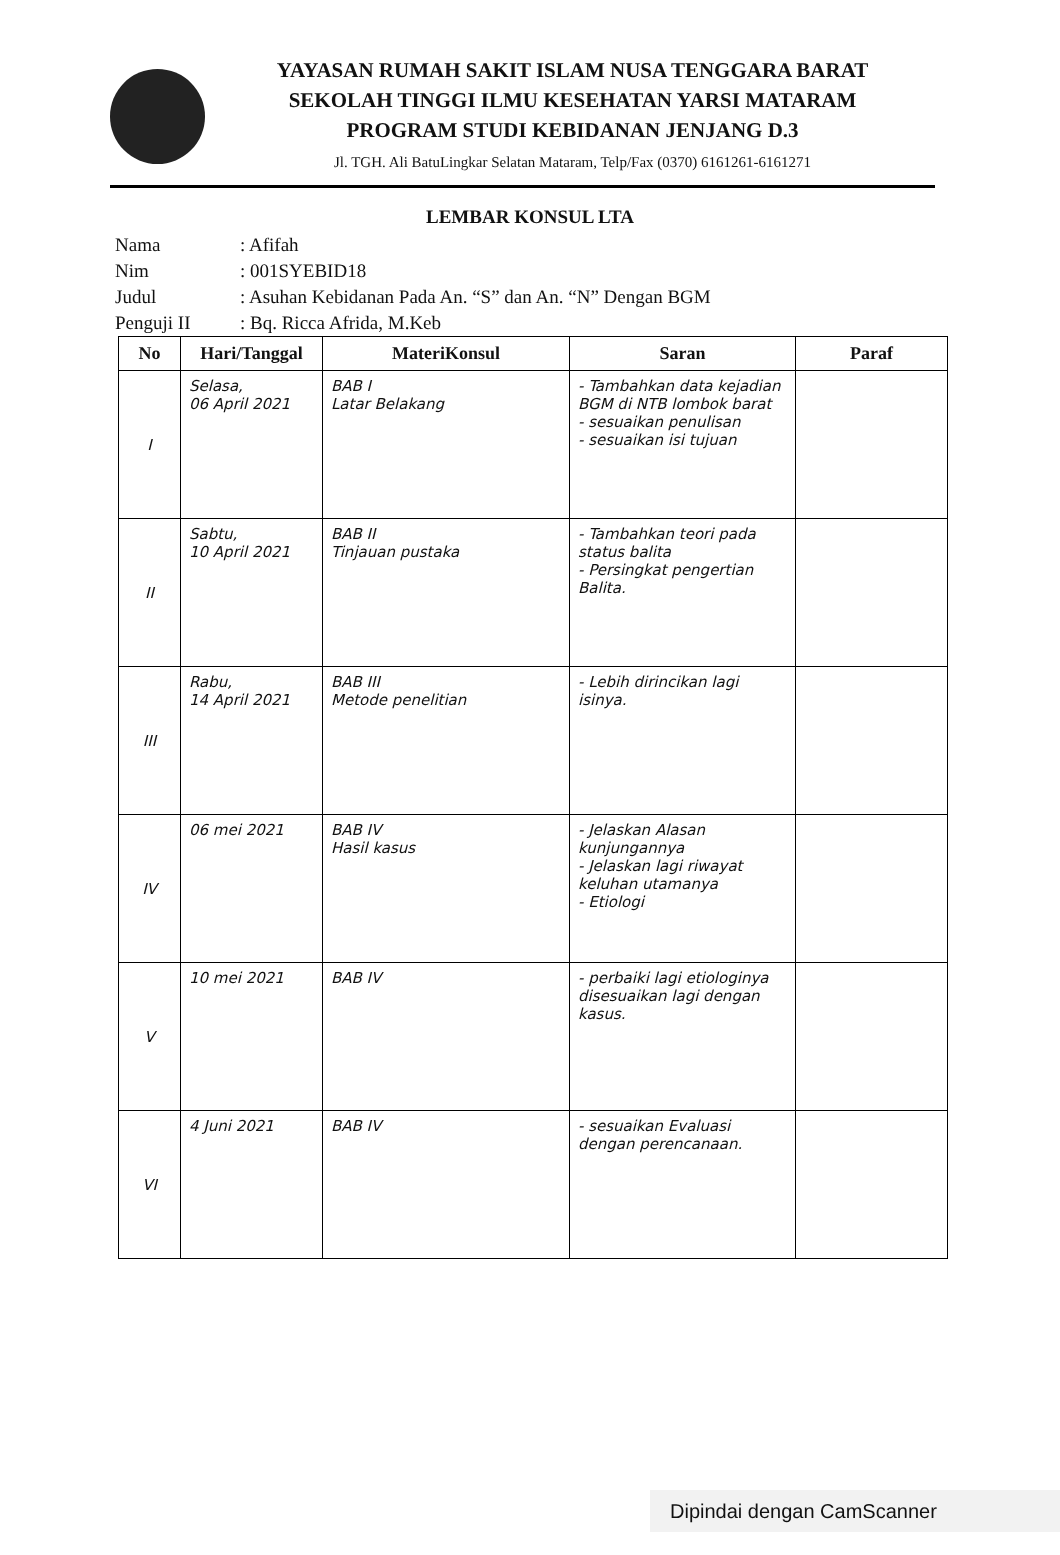YAYASAN RUMAH SAKIT ISLAM NUSA TENGGARA BARAT
SEKOLAH TINGGI ILMU KESEHATAN YARSI MATARAM
PROGRAM STUDI KEBIDANAN JENJANG D.3
Jl. TGH. Ali BatuLingkar Selatan Mataram, Telp/Fax (0370) 6161261-6161271
LEMBAR KONSUL LTA
Nama: Afifah
Nim: 001SYEBID18
Judul: Asuhan Kebidanan Pada An. “S” dan An. “N” Dengan BGM
Penguji II: Bq. Ricca Afrida, M.Keb
| No | Hari/Tanggal | MateriKonsul | Saran | Paraf |
| --- | --- | --- | --- | --- |
| I | Selasa, 06 April 2021 | BAB I Latar Belakang | - Tambahkan data kejadian BGM di NTB lombok barat - sesuaikan penulisan - sesuaikan isi tujuan | |
| II | Sabtu, 10 April 2021 | BAB II Tinjauan pustaka | - Tambahkan teori pada status balita - Persingkat pengertian Balita. | |
| III | Rabu, 14 April 2021 | BAB III Metode penelitian | - Lebih dirincikan lagi isinya. | |
| IV | 06 mei 2021 | BAB IV Hasil kasus | - Jelaskan Alasan kunjungannya - Jelaskan lagi riwayat keluhan utamanya - Etiologi | |
| V | 10 mei 2021 | BAB IV | - perbaiki lagi etiologinya disesuaikan lagi dengan kasus. | |
| VI | 4 Juni 2021 | BAB IV | - sesuaikan Evaluasi dengan perencanaan. | |
Dipindai dengan CamScanner